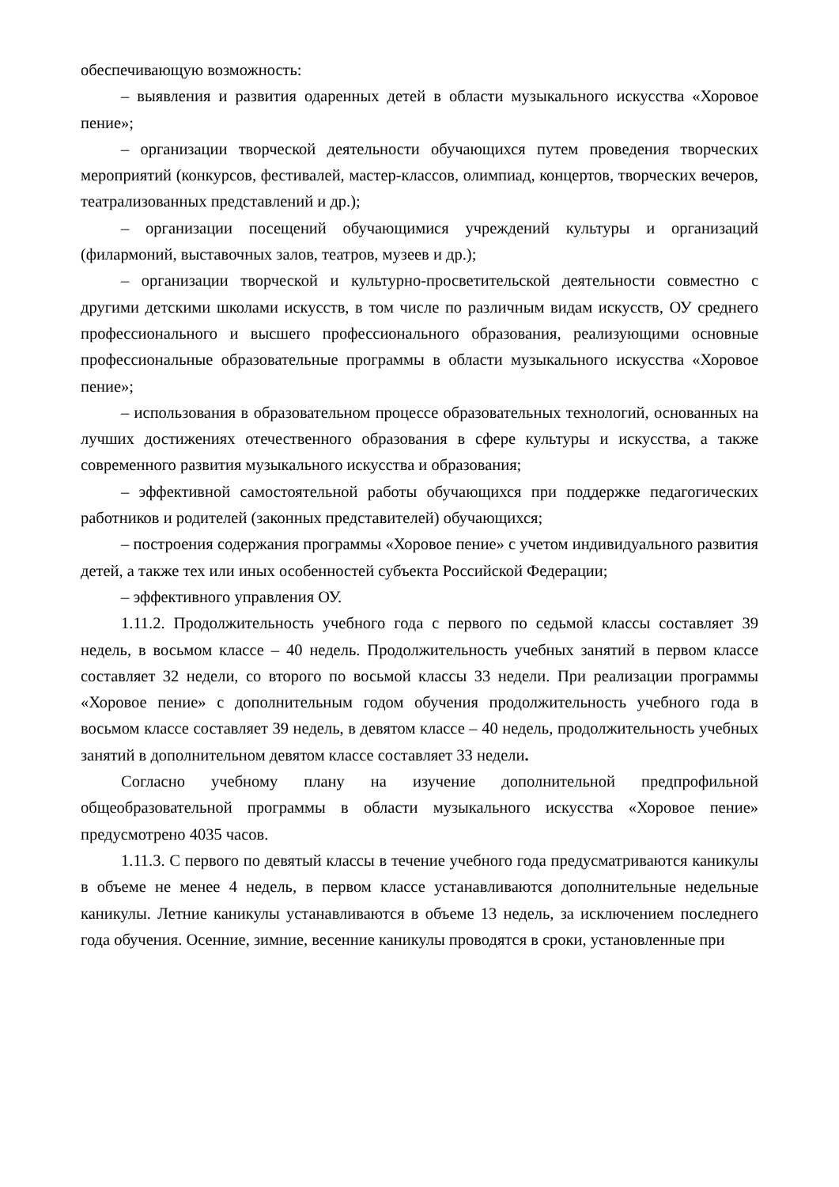обеспечивающую возможность:
– выявления и развития одаренных детей в области музыкального искусства «Хоровое пение»;
– организации творческой деятельности обучающихся путем проведения творческих мероприятий (конкурсов, фестивалей, мастер-классов, олимпиад, концертов, творческих вечеров, театрализованных представлений и др.);
– организации посещений обучающимися учреждений культуры и организаций (филармоний, выставочных залов, театров, музеев и др.);
– организации творческой и культурно-просветительской деятельности совместно с другими детскими школами искусств, в том числе по различным видам искусств, ОУ среднего профессионального и высшего профессионального образования, реализующими основные профессиональные образовательные программы в области музыкального искусства «Хоровое пение»;
– использования в образовательном процессе образовательных технологий, основанных на лучших достижениях отечественного образования в сфере культуры и искусства, а также современного развития музыкального искусства и образования;
– эффективной самостоятельной работы обучающихся при поддержке педагогических работников и родителей (законных представителей) обучающихся;
– построения содержания программы «Хоровое пение» с учетом индивидуального развития детей, а также тех или иных особенностей субъекта Российской Федерации;
– эффективного управления ОУ.
1.11.2. Продолжительность учебного года с первого по седьмой классы составляет 39 недель, в восьмом классе – 40 недель. Продолжительность учебных занятий в первом классе составляет 32 недели, со второго по восьмой классы 33 недели. При реализации программы «Хоровое пение» с дополнительным годом обучения продолжительность учебного года в восьмом классе составляет 39 недель, в девятом классе – 40 недель, продолжительность учебных занятий в дополнительном девятом классе составляет 33 недели.
Согласно учебному плану на изучение дополнительной предпрофильной общеобразовательной программы в области музыкального искусства «Хоровое пение» предусмотрено 4035 часов.
1.11.3. С первого по девятый классы в течение учебного года предусматриваются каникулы в объеме не менее 4 недель, в первом классе устанавливаются дополнительные недельные каникулы. Летние каникулы устанавливаются в объеме 13 недель, за исключением последнего года обучения. Осенние, зимние, весенние каникулы проводятся в сроки, установленные при